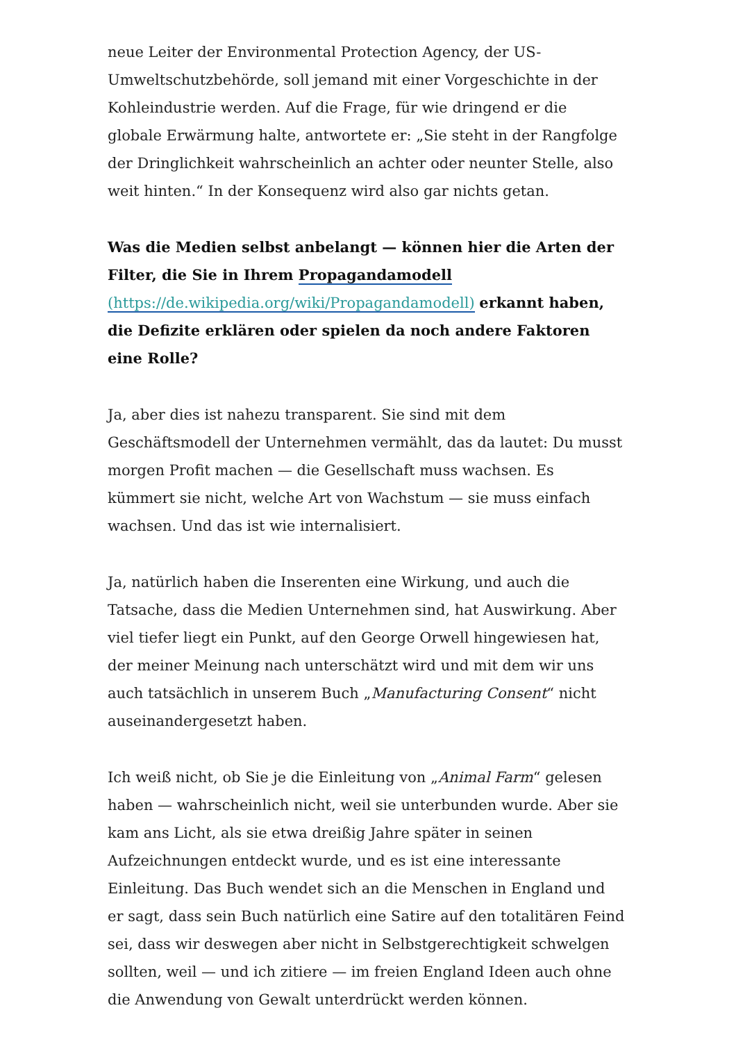neue Leiter der Environmental Protection Agency, der US-Umweltschutzbehörde, soll jemand mit einer Vorgeschichte in der Kohleindustrie werden. Auf die Frage, für wie dringend er die globale Erwärmung halte, antwortete er: „Sie steht in der Rangfolge der Dringlichkeit wahrscheinlich an achter oder neunter Stelle, also weit hinten.“ In der Konsequenz wird also gar nichts getan.
Was die Medien selbst anbelangt — können hier die Arten der Filter, die Sie in Ihrem Propagandamodell (https://de.wikipedia.org/wiki/Propagandamodell) erkannt haben, die Defizite erklären oder spielen da noch andere Faktoren eine Rolle?
Ja, aber dies ist nahezu transparent. Sie sind mit dem Geschäftsmodell der Unternehmen vermählt, das da lautet: Du musst morgen Profit machen — die Gesellschaft muss wachsen. Es kümmert sie nicht, welche Art von Wachstum — sie muss einfach wachsen. Und das ist wie internalisiert.
Ja, natürlich haben die Inserenten eine Wirkung, und auch die Tatsache, dass die Medien Unternehmen sind, hat Auswirkung. Aber viel tiefer liegt ein Punkt, auf den George Orwell hingewiesen hat, der meiner Meinung nach unterschätzt wird und mit dem wir uns auch tatsächlich in unserem Buch „Manufacturing Consent“ nicht auseinandergesetzt haben.
Ich weiß nicht, ob Sie je die Einleitung von „Animal Farm“ gelesen haben — wahrscheinlich nicht, weil sie unterbunden wurde. Aber sie kam ans Licht, als sie etwa dreißig Jahre später in seinen Aufzeichnungen entdeckt wurde, und es ist eine interessante Einleitung. Das Buch wendet sich an die Menschen in England und er sagt, dass sein Buch natürlich eine Satire auf den totalitären Feind sei, dass wir deswegen aber nicht in Selbstgerechtigkeit schwelgen sollten, weil — und ich zitiere — im freien England Ideen auch ohne die Anwendung von Gewalt unterdrückt werden können.